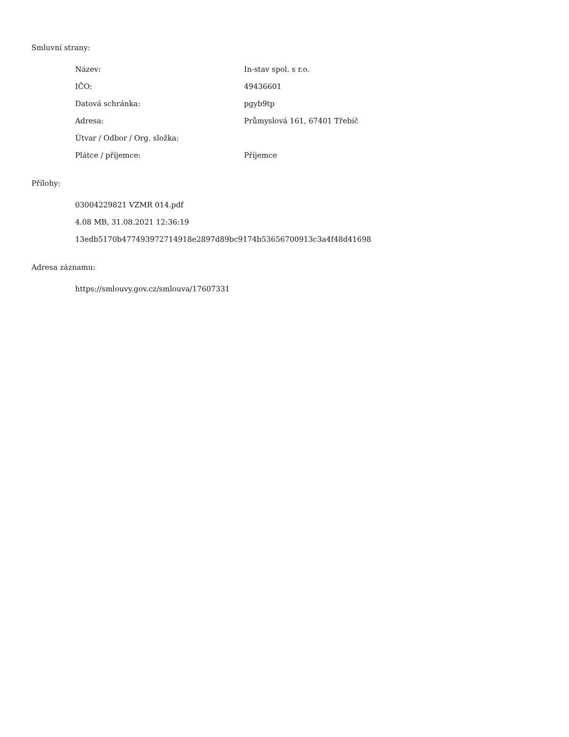Smluvní strany:
| Název: | In-stav spol. s r.o. |
| IČO: | 49436601 |
| Datová schránka: | pgyb9tp |
| Adresa: | Průmyslová 161, 67401 Třebíč |
| Útvar / Odbor / Org. složka: | |
| Plátce / příjemce: | Příjemce |
Přílohy:
03004229821 VZMR 014.pdf
4.08 MB, 31.08.2021 12:36:19
13edb5170b477493972714918e2897d89bc9174b53656700913c3a4f48d41698
Adresa záznamu:
https://smlouvy.gov.cz/smlouva/17607331